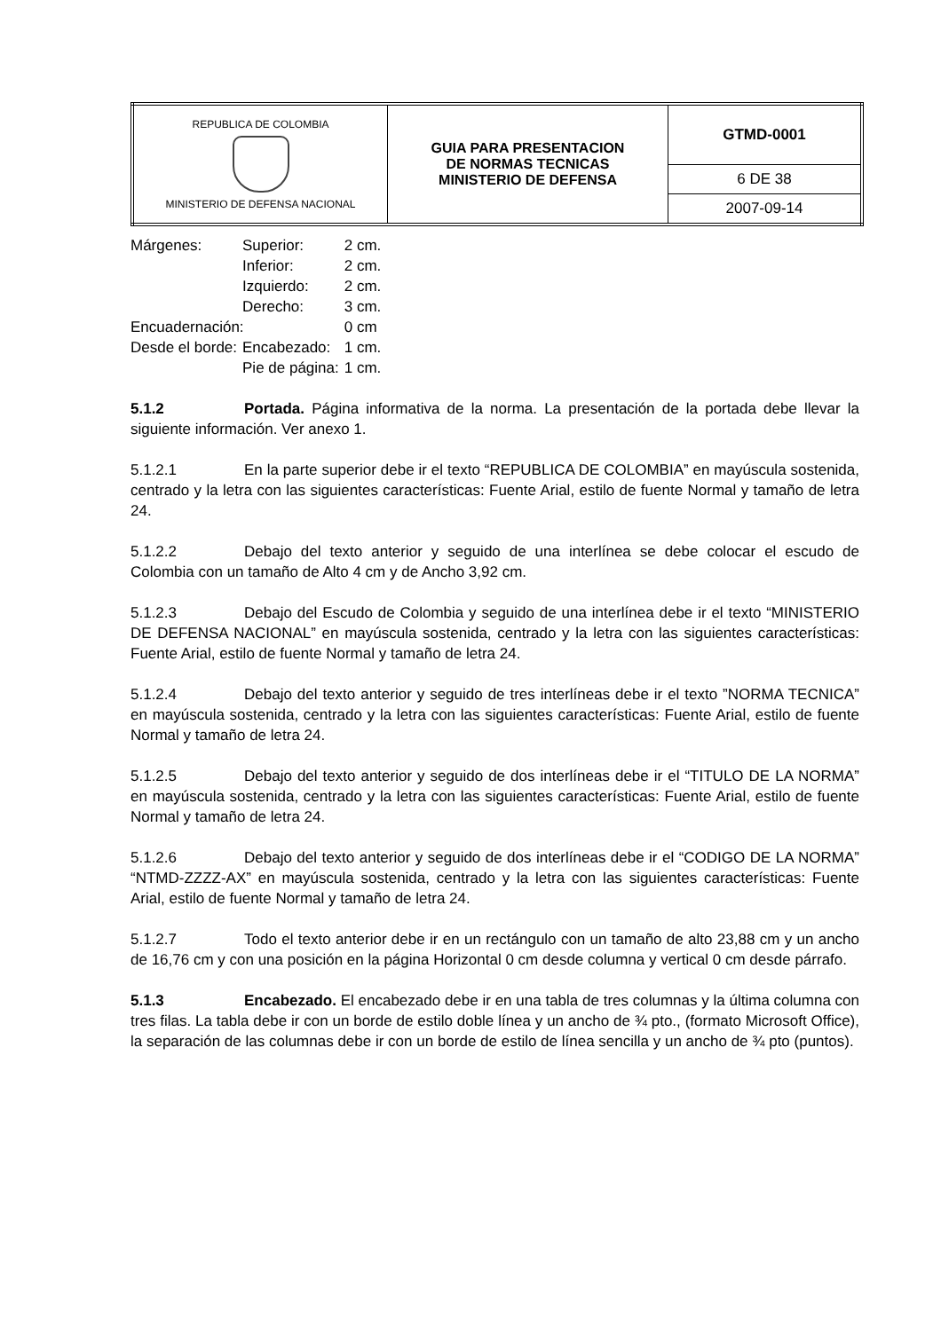| REPUBLICA DE COLOMBIA MINISTERIO DE DEFENSA NACIONAL | GUIA PARA PRESENTACION DE NORMAS TECNICAS MINISTERIO DE DEFENSA | GTMD-0001 |
| | | 6 DE 38 |
| | | 2007-09-14 |
| Márgenes: | Superior: | | 2 cm. |
| | Inferior: | | 2 cm. |
| | Izquierdo: | | 2 cm. |
| | Derecho: | | 3 cm. |
| Encuadernación: | | | 0 cm |
| Desde el borde: | | Encabezado: | 1 cm. |
| | | Pie de página: | 1 cm. |
5.1.2 Portada. Página informativa de la norma. La presentación de la portada debe llevar la siguiente información. Ver anexo 1.
5.1.2.1 En la parte superior debe ir el texto “REPUBLICA DE COLOMBIA” en mayúscula sostenida, centrado y la letra con las siguientes características: Fuente Arial, estilo de fuente Normal y tamaño de letra 24.
5.1.2.2 Debajo del texto anterior y seguido de una interlínea se debe colocar el escudo de Colombia con un tamaño de Alto 4 cm y de Ancho 3,92 cm.
5.1.2.3 Debajo del Escudo de Colombia y seguido de una interlínea debe ir el texto “MINISTERIO DE DEFENSA NACIONAL” en mayúscula sostenida, centrado y la letra con las siguientes características: Fuente Arial, estilo de fuente Normal y tamaño de letra 24.
5.1.2.4 Debajo del texto anterior y seguido de tres interlíneas debe ir el texto ”NORMA TECNICA” en mayúscula sostenida, centrado y la letra con las siguientes características: Fuente Arial, estilo de fuente Normal y tamaño de letra 24.
5.1.2.5 Debajo del texto anterior y seguido de dos interlíneas debe ir el “TITULO DE LA NORMA” en mayúscula sostenida, centrado y la letra con las siguientes características: Fuente Arial, estilo de fuente Normal y tamaño de letra 24.
5.1.2.6 Debajo del texto anterior y seguido de dos interlíneas debe ir el “CODIGO DE LA NORMA” “NTMD-ZZZZ-AX” en mayúscula sostenida, centrado y la letra con las siguientes características: Fuente Arial, estilo de fuente Normal y tamaño de letra 24.
5.1.2.7 Todo el texto anterior debe ir en un rectángulo con un tamaño de alto 23,88 cm y un ancho de 16,76 cm y con una posición en la página Horizontal 0 cm desde columna y vertical 0 cm desde párrafo.
5.1.3 Encabezado. El encabezado debe ir en una tabla de tres columnas y la última columna con tres filas. La tabla debe ir con un borde de estilo doble línea y un ancho de ¾ pto., (formato Microsoft Office), la separación de las columnas debe ir con un borde de estilo de línea sencilla y un ancho de ¾ pto (puntos).